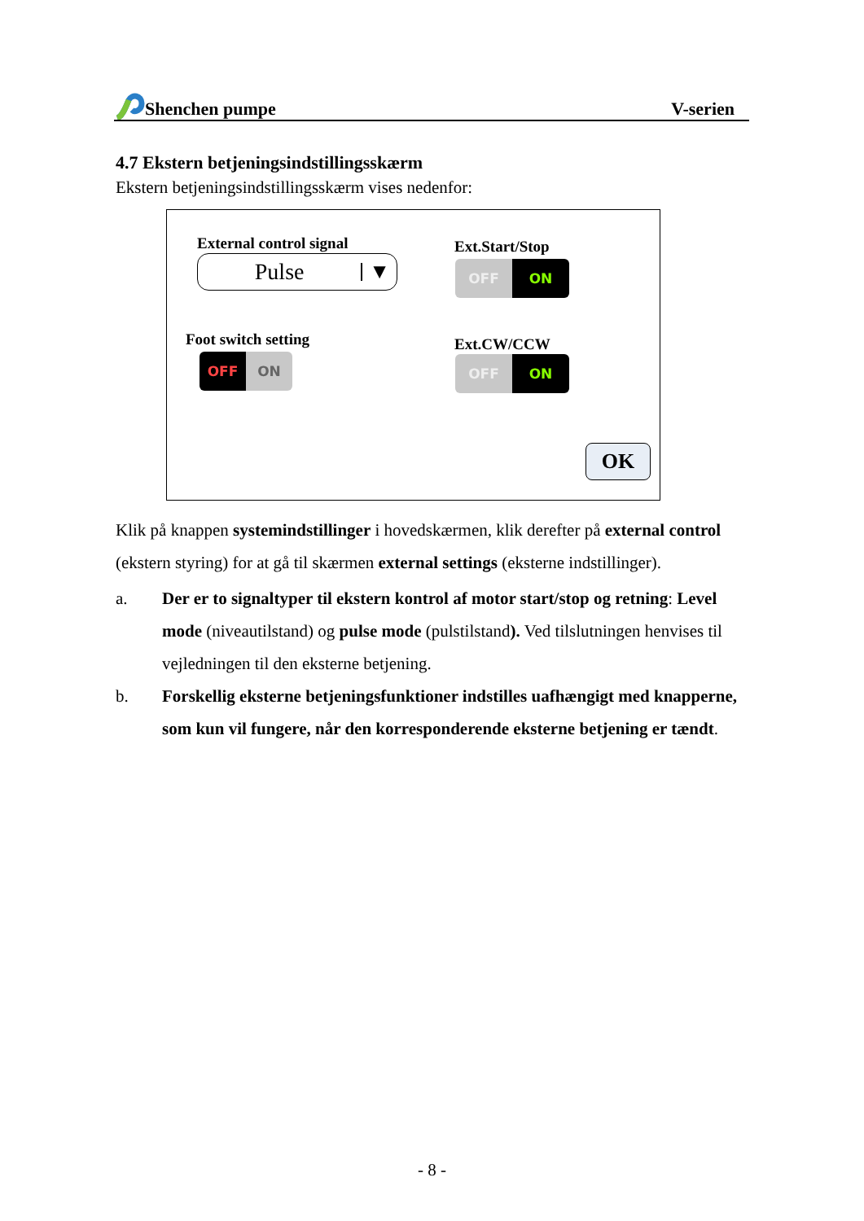Shenchen pumpe V-serien
4.7 Ekstern betjeningsindstillingsskærm
Ekstern betjeningsindstillingsskærm vises nedenfor:
External control signal
Pulse ▼
Ext.Start/Stop
OFF ON
Foot switch setting
OFF ON
Ext.CW/CCW
OFF ON
OK
Klik på knappen systemindstillinger i hovedskærmen, klik derefter på external control (ekstern styring) for at gå til skærmen external settings (eksterne indstillinger).
a. Der er to signaltyper til ekstern kontrol af motor start/stop og retning: Level mode (niveautilstand) og pulse mode (pulstilstand). Ved tilslutningen henvises til vejledningen til den eksterne betjening.
b. Forskellig eksterne betjeningsfunktioner indstilles uafhængigt med knapperne, som kun vil fungere, når den korresponderende eksterne betjening er tændt.
- 8 -